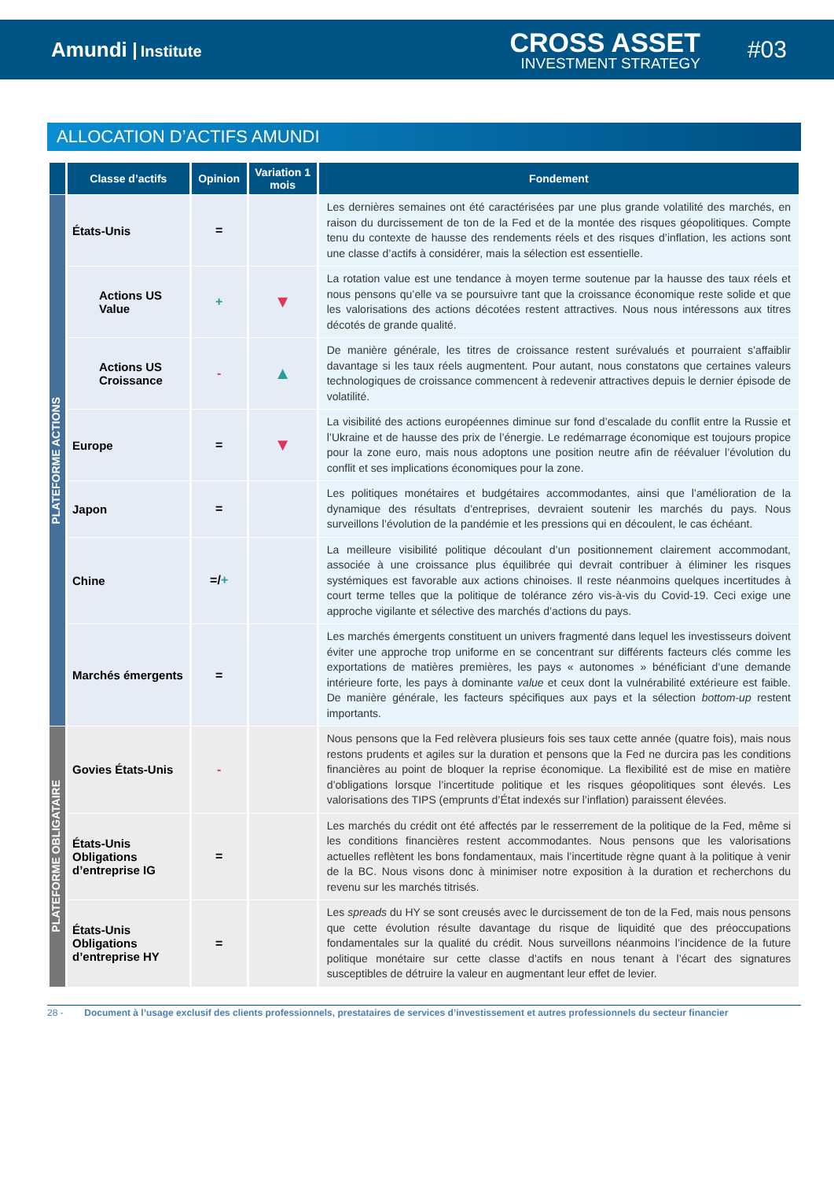Amundi Institute
CROSS ASSET
INVESTMENT STRATEGY
#03
ALLOCATION D’ACTIFS AMUNDI
| | Classe d’actifs | Opinion | Variation 1 mois | Fondement |
| --- | --- | --- | --- | --- |
| PLATEFORME ACTIONS | États-Unis | = | | Les dernières semaines ont été caractérisées par une plus grande volatilité des marchés, en raison du durcissement de ton de la Fed et de la montée des risques géopolitiques. Compte tenu du contexte de hausse des rendements réels et des risques d’inflation, les actions sont une classe d’actifs à considérer, mais la sélection est essentielle. |
| | Actions US Value | + | ▼ | La rotation value est une tendance à moyen terme soutenue par la hausse des taux réels et nous pensons qu’elle va se poursuivre tant que la croissance économique reste solide et que les valorisations des actions décotées restent attractives. Nous nous intéressons aux titres décotés de grande qualité. |
| | Actions US Croissance | - | ▲ | De manière générale, les titres de croissance restent surévalués et pourraient s’affaiblir davantage si les taux réels augmentent. Pour autant, nous constatons que certaines valeurs technologiques de croissance commencent à redevenir attractives depuis le dernier épisode de volatilité. |
| | Europe | = | ▼ | La visibilité des actions européennes diminue sur fond d’escalade du conflit entre la Russie et l’Ukraine et de hausse des prix de l’énergie. Le redémarrage économique est toujours propice pour la zone euro, mais nous adoptons une position neutre afin de réévaluer l’évolution du conflit et ses implications économiques pour la zone. |
| | Japon | = | | Les politiques monétaires et budgétaires accommodantes, ainsi que l’amélioration de la dynamique des résultats d’entreprises, devraient soutenir les marchés du pays. Nous surveillons l’évolution de la pandémie et les pressions qui en découlent, le cas échéant. |
| | Chine | =/ + | | La meilleure visibilité politique découlant d’un positionnement clairement accommodant, associée à une croissance plus équilibrée qui devrait contribuer à éliminer les risques systémiques est favorable aux actions chinoises. Il reste néanmoins quelques incertitudes à court terme telles que la politique de tolérance zéro vis-à-vis du Covid-19. Ceci exige une approche vigilante et sélective des marchés d’actions du pays. |
| | Marchés émergents | = | | Les marchés émergents constituent un univers fragmenté dans lequel les investisseurs doivent éviter une approche trop uniforme en se concentrant sur différents facteurs clés comme les exportations de matières premières, les pays « autonomes » bénéficiant d’une demande intérieure forte, les pays à dominante value et ceux dont la vulnérabilité extérieure est faible. De manière générale, les facteurs spécifiques aux pays et la sélection bottom-up restent importants. |
| PLATEFORME OBLIGATAIRE | Govies États-Unis | - | | Nous pensons que la Fed relèvera plusieurs fois ses taux cette année (quatre fois), mais nous restons prudents et agiles sur la duration et pensons que la Fed ne durcira pas les conditions financières au point de bloquer la reprise économique. La flexibilité est de mise en matière d’obligations lorsque l’incertitude politique et les risques géopolitiques sont élevés. Les valorisations des TIPS (emprunts d’État indexés sur l’inflation) paraissent élevées. |
| | États-Unis Obligations d’entreprise IG | = | | Les marchés du crédit ont été affectés par le resserrement de la politique de la Fed, même si les conditions financières restent accommodantes. Nous pensons que les valorisations actuelles reflètent les bons fondamentaux, mais l’incertitude règne quant à la politique à venir de la BC. Nous visons donc à minimiser notre exposition à la duration et recherchons du revenu sur les marchés titrisés. |
| | États-Unis Obligations d’entreprise HY | = | | Les spreads du HY se sont creusés avec le durcissement de ton de la Fed, mais nous pensons que cette évolution résulte davantage du risque de liquidité que des préoccupations fondamentales sur la qualité du crédit. Nous surveillons néanmoins l’incidence de la future politique monétaire sur cette classe d’actifs en nous tenant à l’écart des signatures susceptibles de détruire la valeur en augmentant leur effet de levier. |
28 - Document à l’usage exclusif des clients professionnels, prestataires de services d’investissement et autres professionnels du secteur financier